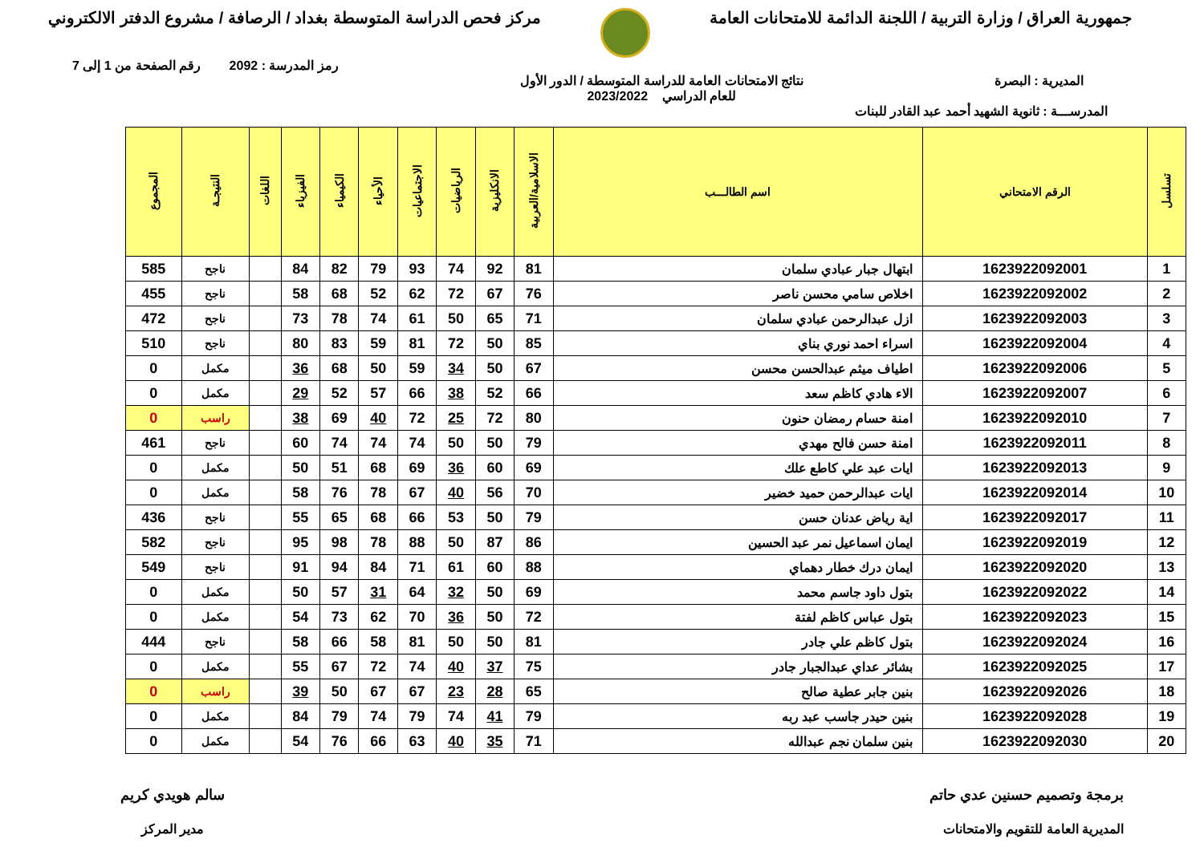جمهورية العراق / وزارة التربية / اللجنة الدائمة للامتحانات العامة
مركز فحص الدراسة المتوسطة بغداد / الرصافة / مشروع الدفتر الالكتروني
رمز المدرسة : 2092 رقم الصفحة من 1 إلى 7
المديرية : البصرة نتائج الامتحانات العامة للدراسة المتوسطة / الدور الأول
للعام الدراسي 2023/2022
المدرســـة : ثانوية الشهيد أحمد عبد القادر للبنات
| تسلسل | الرقم الامتحاني | اسم الطالـــب | الاسلامية/العربية | الانكليزية | الرياضيات | الاجتماعيات | الأحياء | الكيمياء | الفيزياء | اللغات | النتيجـة | المجموع |
| --- | --- | --- | --- | --- | --- | --- | --- | --- | --- | --- | --- | --- |
| 1 | 1623922092001 | ابتهال جبار عبادي سلمان | 81 | 92 | 74 | 93 | 79 | 82 | 84 | | ناجح | 585 |
| 2 | 1623922092002 | اخلاص سامي محسن ناصر | 76 | 67 | 72 | 62 | 52 | 68 | 58 | | ناجح | 455 |
| 3 | 1623922092003 | ازل عبدالرحمن عبادي سلمان | 71 | 65 | 50 | 61 | 74 | 78 | 73 | | ناجح | 472 |
| 4 | 1623922092004 | اسراء احمد نوري بناي | 85 | 50 | 72 | 81 | 59 | 83 | 80 | | ناجح | 510 |
| 5 | 1623922092006 | اطياف ميثم عبدالحسن محسن | 67 | 50 | 34 | 59 | 50 | 68 | 36 | | مكمل | 0 |
| 6 | 1623922092007 | الاء هادي كاظم سعد | 66 | 52 | 38 | 66 | 57 | 52 | 29 | | مكمل | 0 |
| 7 | 1623922092010 | امنة حسام رمضان حنون | 80 | 72 | 25 | 72 | 40 | 69 | 38 | | راسب | 0 |
| 8 | 1623922092011 | امنة حسن فالح مهدي | 79 | 50 | 50 | 74 | 74 | 74 | 60 | | ناجح | 461 |
| 9 | 1623922092013 | ايات عبد علي كاطع علك | 69 | 60 | 36 | 69 | 68 | 51 | 50 | | مكمل | 0 |
| 10 | 1623922092014 | ايات عبدالرحمن حميد خضير | 70 | 56 | 40 | 67 | 78 | 76 | 58 | | مكمل | 0 |
| 11 | 1623922092017 | اية رياض عدنان حسن | 79 | 50 | 53 | 66 | 68 | 65 | 55 | | ناجح | 436 |
| 12 | 1623922092019 | ايمان اسماعيل نمر عبد الحسين | 86 | 87 | 50 | 88 | 78 | 98 | 95 | | ناجح | 582 |
| 13 | 1623922092020 | ايمان درك خطار دهماي | 88 | 60 | 61 | 71 | 84 | 94 | 91 | | ناجح | 549 |
| 14 | 1623922092022 | بتول داود جاسم محمد | 69 | 50 | 32 | 64 | 31 | 57 | 50 | | مكمل | 0 |
| 15 | 1623922092023 | بتول عباس كاظم لفتة | 72 | 50 | 36 | 70 | 62 | 73 | 54 | | مكمل | 0 |
| 16 | 1623922092024 | بتول كاظم علي جادر | 81 | 50 | 50 | 81 | 58 | 66 | 58 | | ناجح | 444 |
| 17 | 1623922092025 | بشائر عداي عبدالجبار جادر | 75 | 37 | 40 | 74 | 72 | 67 | 55 | | مكمل | 0 |
| 18 | 1623922092026 | بنين جابر عطية صالح | 65 | 28 | 23 | 67 | 67 | 50 | 39 | | راسب | 0 |
| 19 | 1623922092028 | بنين حيدر جاسب عبد ربه | 79 | 41 | 74 | 79 | 74 | 79 | 84 | | مكمل | 0 |
| 20 | 1623922092030 | بنين سلمان نجم عبدالله | 71 | 35 | 40 | 63 | 66 | 76 | 54 | | مكمل | 0 |
برمجة وتصميم حسنين عدي حاتم
المديرية العامة للتقويم والامتحانات
سالم هويدي كريم
مدير المركز